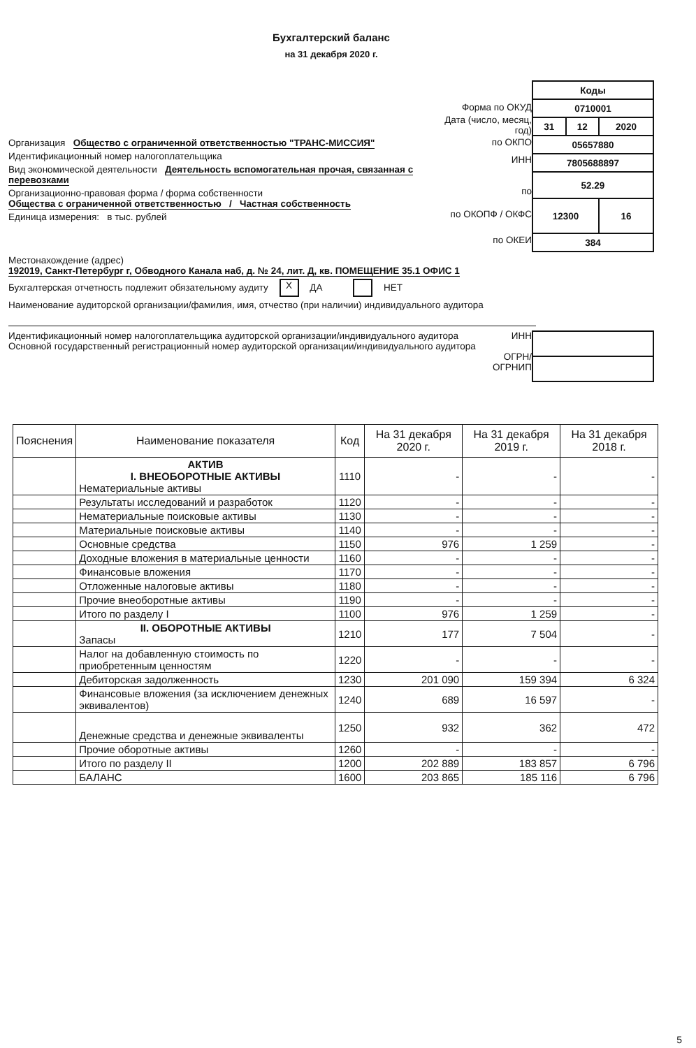Бухгалтерский баланс
на 31 декабря 2020 г.
Организация Общество с ограниченной ответственностью "ТРАНС-МИССИЯ"
Идентификационный номер налогоплательщика
Вид экономической деятельности Деятельность вспомогательная прочая, связанная с перевозками
Организационно-правовая форма / форма собственности
Общества с ограниченной ответственностью / Частная собственность
Единица измерения: в тыс. рублей
Форма по ОКУД
Дата (число, месяц, год)
по ОКПО
ИНН
по
по ОКОПФ / ОКФС
по ОКЕИ
| Коды | | |
| 0710001 | | |
| 31 | 12 | 2020 |
| 05657880 | | |
| 7805688897 | | |
| 52.29 | | |
| 12300 | | 16 |
| 384 | | |
Местонахождение (адрес)
192019, Санкт-Петербург г, Обводного Канала наб, д. № 24, лит. Д, кв. ПОМЕЩЕНИЕ 35.1 ОФИС 1
Бухгалтерская отчетность подлежит обязательному аудиту X ДА НЕТ
Наименование аудиторской организации/фамилия, имя, отчество (при наличии) индивидуального аудитора
Идентификационный номер налогоплательщика аудиторской организации/индивидуального аудитора
Основной государственный регистрационный номер аудиторской организации/индивидуального аудитора
ИНН
ОГРН/
ОГРНИП
| Пояснения | Наименование показателя | Код | На 31 декабря 2020 г. | На 31 декабря 2019 г. | На 31 декабря 2018 г. |
| --- | --- | --- | --- | --- | --- |
| | АКТИВ I. ВНЕОБОРОТНЫЕ АКТИВЫ Нематериальные активы | 1110 | - | - | - |
| | Результаты исследований и разработок | 1120 | - | - | - |
| | Нематериальные поисковые активы | 1130 | - | - | - |
| | Материальные поисковые активы | 1140 | - | - | - |
| | Основные средства | 1150 | 976 | 1 259 | - |
| | Доходные вложения в материальные ценности | 1160 | - | - | - |
| | Финансовые вложения | 1170 | - | - | - |
| | Отложенные налоговые активы | 1180 | - | - | - |
| | Прочие внеоборотные активы | 1190 | - | - | - |
| | Итого по разделу I | 1100 | 976 | 1 259 | - |
| | II. ОБОРОТНЫЕ АКТИВЫ Запасы | 1210 | 177 | 7 504 | - |
| | Налог на добавленную стоимость по приобретенным ценностям | 1220 | - | - | - |
| | Дебиторская задолженность | 1230 | 201 090 | 159 394 | 6 324 |
| | Финансовые вложения (за исключением денежных эквивалентов) | 1240 | 689 | 16 597 | - |
| | Денежные средства и денежные эквиваленты | 1250 | 932 | 362 | 472 |
| | Прочие оборотные активы | 1260 | - | - | - |
| | Итого по разделу II | 1200 | 202 889 | 183 857 | 6 796 |
| | БАЛАНС | 1600 | 203 865 | 185 116 | 6 796 |
5